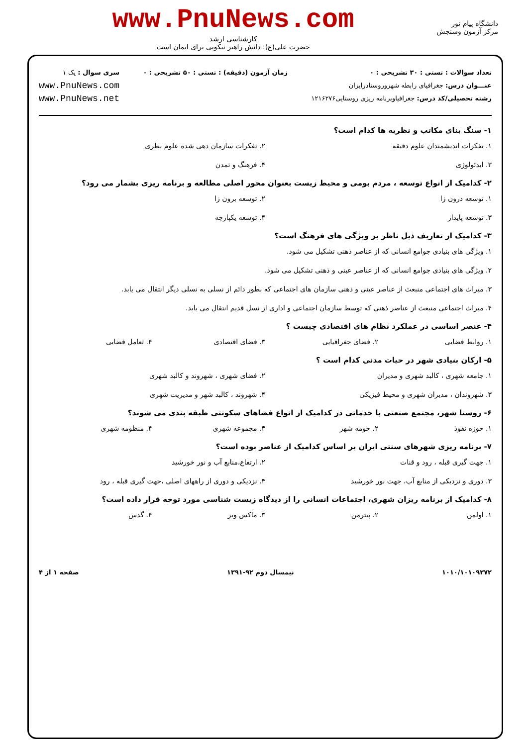دانشگاه پیام نور
مرکز آزمون وسنجش
www.PnuNews.com
کارشناسی ارشد
حضرت علی(ع): دانش راهبر نیکویی برای ایمان است
تعداد سوالات : تستی : ۳۰ تشریحی : ۰
عنـــوان درس: جغرافیای رابطه شهرو‌روستادرایران
رشته تحصیلی/کد درس: جغرافیاوبرنامه ریزی روستایی۱۲۱۶۲۷۶
زمان آزمون (دقیقه) : تستی : ۵۰ تشریحی : ۰
سری سوال : یک ۱
www.PnuNews.com
www.PnuNews.net
۱- سنگ بنای مکاتب و نظریه ها کدام است؟
۱. تفکرات اندیشمندان علوم دقیقه
۲. تفکرات سازمان دهی شده علوم نظری
۳. ایدئولوژی
۴. فرهنگ و تمدن
۲- کدامیک از انواع توسعه ، مردم بومی و محیط زیست بعنوان محور اصلی مطالعه و برنامه ریزی بشمار می رود؟
۱. توسعه درون زا
۲. توسعه برون زا
۳. توسعه پایدار
۴. توسعه یکپارچه
۳- کدامیک از تعاریف ذیل ناظر بر ویژگی های فرهنگ است؟
۱. ویژگی های بنیادی جوامع انسانی که از عناصر ذهنی تشکیل می شود.
۲. ویژگی های بنیادی جوامع انسانی که از عناصر عینی و ذهنی تشکیل می شود.
۳. میراث های اجتماعی منبعث از عناصر عینی و ذهنی سازمان های اجتماعی که بطور دائم از نسلی به نسلی دیگر انتقال می یابد.
۴. میراث اجتماعی منبعث از عناصر ذهنی که توسط سازمان اجتماعی و اداری از نسل قدیم انتقال می یابد.
۴- عنصر اساسی در عملکرد نظام های اقتصادی چیست ؟
۱. روابط فضایی
۲. فضای جغرافیایی
۳. فضای اقتصادی
۴. تعامل فضایی
۵- ارکان بنیادی شهر در حیات مدنی کدام است ؟
۱. جامعه شهری ، کالبد شهری و مدیران
۲. فضای شهری ، شهروند و کالبد شهری
۳. شهروندان ، مدیران شهری و محیط فیزیکی
۴. شهروند ، کالبد شهر و مدیریت شهری
۶- روستا شهر، مجتمع صنعتی یا خدماتی در کدامیک از انواع فضاهای سکونتی طبقه بندی می شوند؟
۱. حوزه نفوذ
۲. حومه شهر
۳. مجموعه شهری
۴. منظومه شهری
۷- برنامه ریزی شهرهای سنتی ایران بر اساس کدامیک از عناصر بوده است؟
۱. جهت گیری قبله ، رود و قنات
۲. ارتفاع،منابع آب و نور خورشید
۳. دوری و نزدیکی از منابع آب، جهت نور خورشید
۴. نزدیکی و دوری از راههای اصلی ،جهت گیری قبله ، رود
۸- کدامیک از برنامه ریزان شهری، اجتماعات انسانی را از دیدگاه زیست شناسی مورد توجه قرار داده است؟
۱. اولمن
۲. پیترمن
۳. ماکس وبر
۴. گدس
۱۰۱۰/۱۰۱۰۹۳۷۲ نیمسال دوم ۹۲-۱۳۹۱ صفحه ۱ از ۴